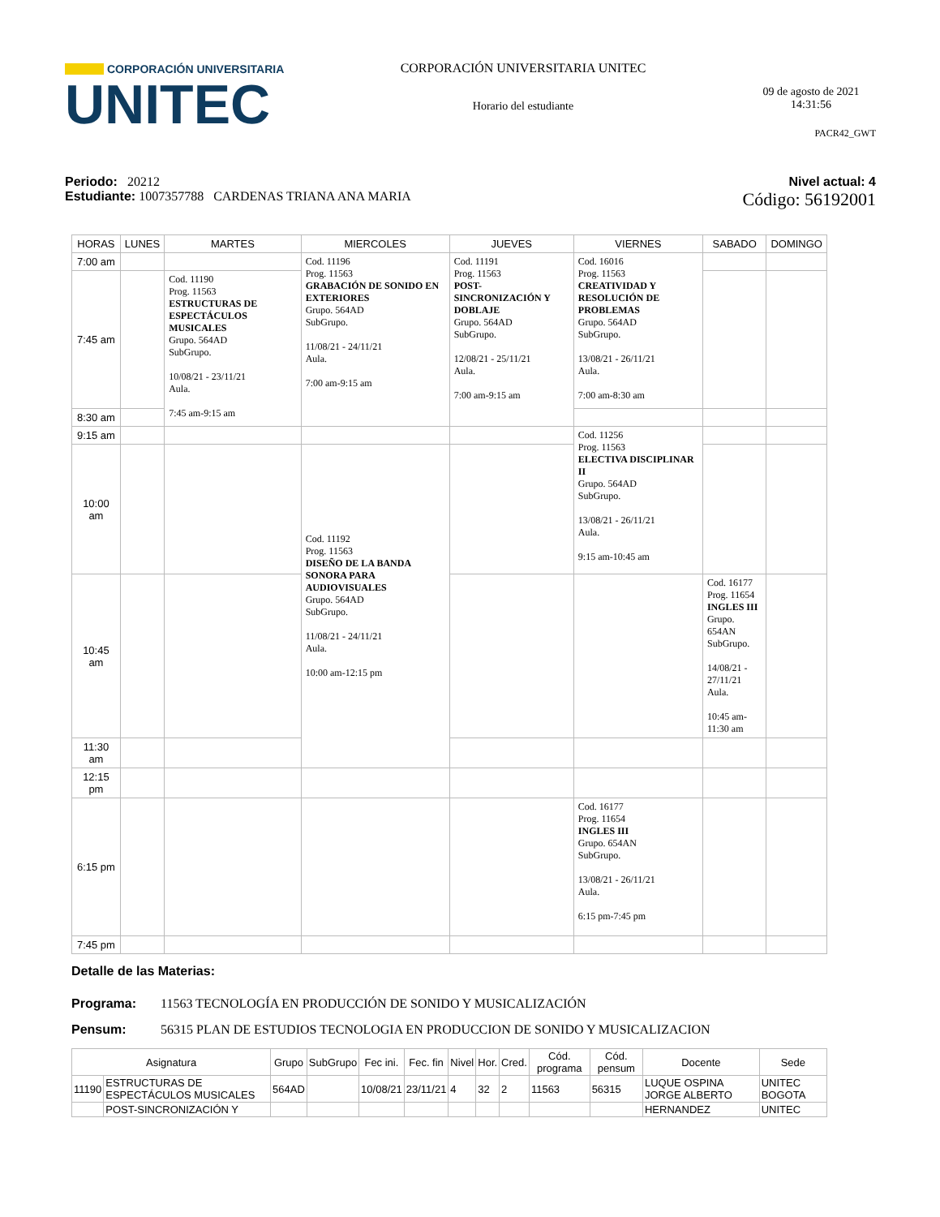CORPORACIÓN UNIVERSITARIA
UNITEC
CORPORACIÓN UNIVERSITARIA UNITEC
Horario del estudiante
09 de agosto de 2021
14:31:56
PACR42_GWT
Periodo: 20212
Estudiante: 1007357788 CARDENAS TRIANA ANA MARIA
Nivel actual: 4
Código: 56192001
| HORAS | LUNES | MARTES | MIERCOLES | JUEVES | VIERNES | SABADO | DOMINGO |
| --- | --- | --- | --- | --- | --- | --- | --- |
| 7:00 am | | | Cod. 11196 Prog. 11563 GRABACIÓN DE SONIDO EN EXTERIORES Grupo. 564AD SubGrupo. 11/08/21 - 24/11/21 Aula. 7:00 am-9:15 am | Cod. 11191 Prog. 11563 POST-SINCRONIZACIÓN Y DOBLAJE Grupo. 564AD SubGrupo. 12/08/21 - 25/11/21 Aula. 7:00 am-9:15 am | Cod. 16016 Prog. 11563 CREATIVIDAD Y RESOLUCIÓN DE PROBLEMAS Grupo. 564AD SubGrupo. 13/08/21 - 26/11/21 Aula. 7:00 am-8:30 am | | |
| 7:45 am | | Cod. 11190 Prog. 11563 ESTRUCTURAS DE ESPECTÁCULOS MUSICALES Grupo. 564AD SubGrupo. 10/08/21 - 23/11/21 Aula. 7:45 am-9:15 am | | | | | |
| 8:30 am | | | | | | | |
| 9:15 am | | | | | Cod. 11256 Prog. 11563 ELECTIVA DISCIPLINAR II Grupo. 564AD SubGrupo. 13/08/21 - 26/11/21 Aula. 9:15 am-10:45 am | | |
| 10:00 am | | | Cod. 11192 Prog. 11563 DISEÑO DE LA BANDA SONORA PARA AUDIOVISUALES Grupo. 564AD SubGrupo. 11/08/21 - 24/11/21 Aula. 10:00 am-12:15 pm | | | | |
| 10:45 am | | | | | | Cod. 16177 Prog. 11654 INGLES III Grupo. 654AN SubGrupo. 14/08/21 - 27/11/21 Aula. 10:45 am-11:30 am | |
| 11:30 am | | | | | | | |
| 12:15 pm | | | | | | | |
| 6:15 pm | | | | | Cod. 16177 Prog. 11654 INGLES III Grupo. 654AN SubGrupo. 13/08/21 - 26/11/21 Aula. 6:15 pm-7:45 pm | | |
| 7:45 pm | | | | | | | |
Detalle de las Materias:
Programa: 11563 TECNOLOGÍA EN PRODUCCIÓN DE SONIDO Y MUSICALIZACIÓN
Pensum: 56315 PLAN DE ESTUDIOS TECNOLOGIA EN PRODUCCION DE SONIDO Y MUSICALIZACION
| Asignatura | | Grupo | SubGrupo | Fec ini. | Fec. fin | Nivel | Hor. | Cred. | Cód. programa | Cód. pensum | Docente | Sede |
| --- | --- | --- | --- | --- | --- | --- | --- | --- | --- | --- | --- | --- |
| 11190 | ESTRUCTURAS DE ESPECTÁCULOS MUSICALES | 564AD | | 10/08/21 | 23/11/21 | 4 | 32 | 2 | 11563 | 56315 | LUQUE OSPINA JORGE ALBERTO | UNITEC BOGOTA |
| | POST-SINCRONIZACIÓN Y | | | | | | | | | | HERNANDEZ | UNITEC |